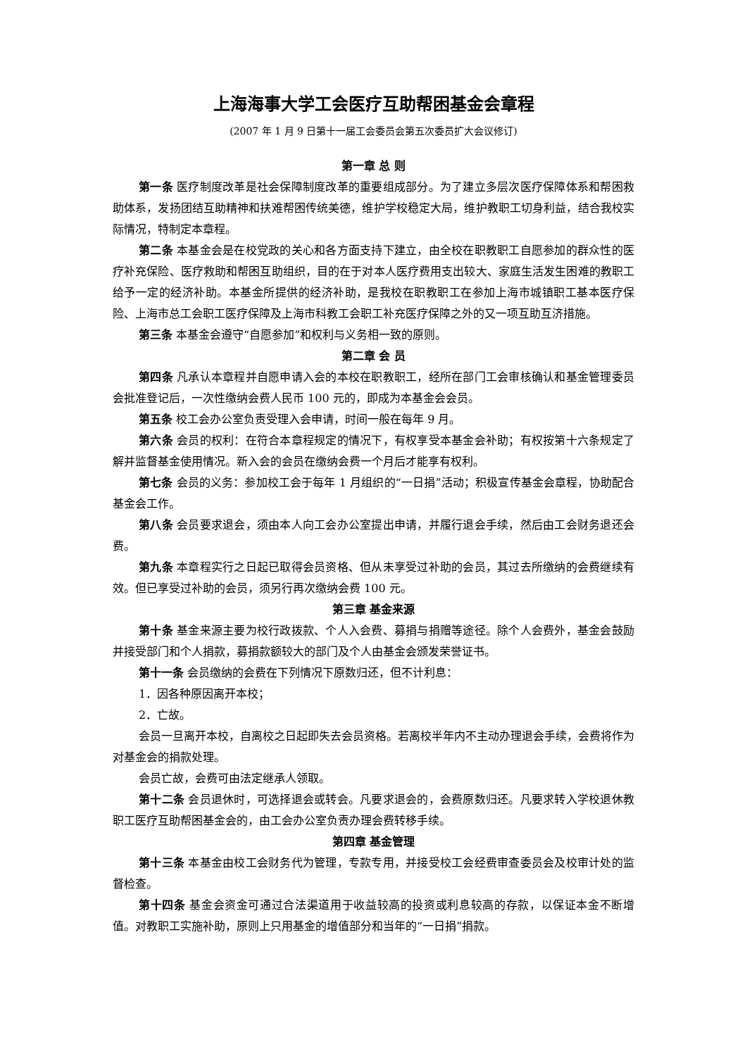上海海事大学工会医疗互助帮困基金会章程
(2007 年 1 月 9 日第十一届工会委员会第五次委员扩大会议修订)
第一章 总 则
第一条 医疗制度改革是社会保障制度改革的重要组成部分。为了建立多层次医疗保障体系和帮困救助体系，发扬团结互助精神和扶难帮困传统美德，维护学校稳定大局，维护教职工切身利益，结合我校实际情况，特制定本章程。
第二条 本基金会是在校党政的关心和各方面支持下建立，由全校在职教职工自愿参加的群众性的医疗补充保险、医疗救助和帮困互助组织，目的在于对本人医疗费用支出较大、家庭生活发生困难的教职工给予一定的经济补助。本基金所提供的经济补助，是我校在职教职工在参加上海市城镇职工基本医疗保险、上海市总工会职工医疗保障及上海市科教工会职工补充医疗保障之外的又一项互助互济措施。
第三条 本基金会遵守“自愿参加”和权利与义务相一致的原则。
第二章 会 员
第四条 凡承认本章程并自愿申请入会的本校在职教职工，经所在部门工会审核确认和基金管理委员会批准登记后，一次性缴纳会费人民币 100 元的，即成为本基金会会员。
第五条 校工会办公室负责受理入会申请，时间一般在每年 9 月。
第六条 会员的权利：在符合本章程规定的情况下，有权享受本基金会补助；有权按第十六条规定了解并监督基金使用情况。新入会的会员在缴纳会费一个月后才能享有权利。
第七条 会员的义务：参加校工会于每年 1 月组织的“一日捐”活动；积极宣传基金会章程，协助配合基金会工作。
第八条 会员要求退会，须由本人向工会办公室提出申请，并履行退会手续，然后由工会财务退还会费。
第九条 本章程实行之日起已取得会员资格、但从未享受过补助的会员，其过去所缴纳的会费继续有效。但已享受过补助的会员，须另行再次缴纳会费 100 元。
第三章 基金来源
第十条 基金来源主要为校行政拨款、个人入会费、募捐与捐赠等途径。除个人会费外，基金会鼓励并接受部门和个人捐款，募捐款额较大的部门及个人由基金会颁发荣誉证书。
第十一条 会员缴纳的会费在下列情况下原数归还，但不计利息：
1．因各种原因离开本校；
2．亡故。
会员一旦离开本校，自离校之日起即失去会员资格。若离校半年内不主动办理退会手续，会费将作为对基金会的捐款处理。
会员亡故，会费可由法定继承人领取。
第十二条 会员退休时，可选择退会或转会。凡要求退会的，会费原数归还。凡要求转入学校退休教职工医疗互助帮困基金会的，由工会办公室负责办理会费转移手续。
第四章 基金管理
第十三条 本基金由校工会财务代为管理，专款专用，并接受校工会经费审查委员会及校审计处的监督检查。
第十四条 基金会资金可通过合法渠道用于收益较高的投资或利息较高的存款，以保证本金不断增值。对教职工实施补助，原则上只用基金的增值部分和当年的“一日捐”捐款。